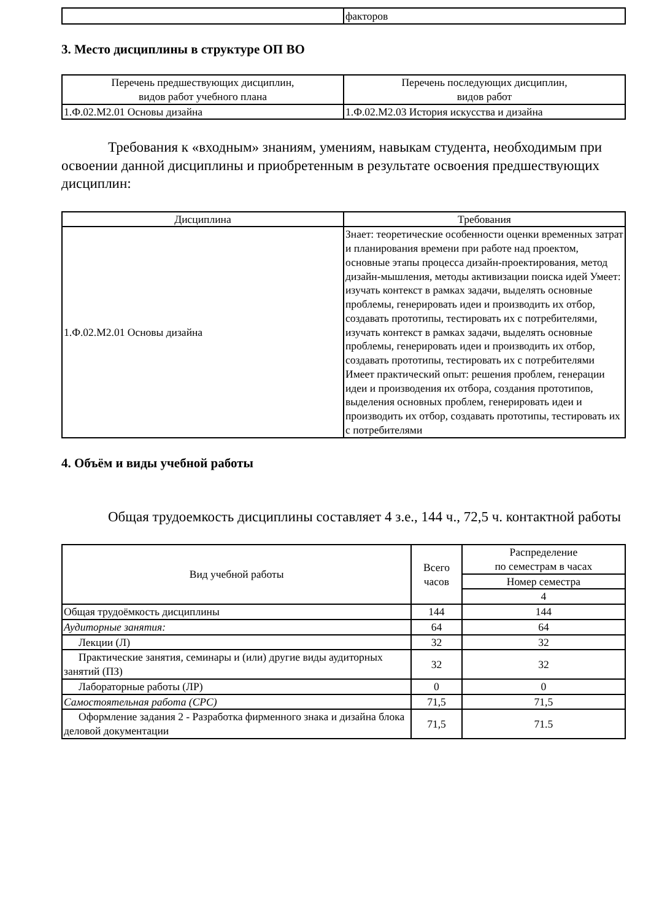| | факторов |
3. Место дисциплины в структуре ОП ВО
| Перечень предшествующих дисциплин, видов работ учебного плана | Перечень последующих дисциплин, видов работ |
| --- | --- |
| 1.Ф.02.М2.01 Основы дизайна | 1.Ф.02.М2.03 История искусства и дизайна |
Требования к «входным» знаниям, умениям, навыкам студента, необходимым при освоении данной дисциплины и приобретенным в результате освоения предшествующих дисциплин:
| Дисциплина | Требования |
| --- | --- |
| 1.Ф.02.М2.01 Основы дизайна | Знает: теоретические особенности оценки временных затрат и планирования времени при работе над проектом, основные этапы процесса дизайн-проектирования, метод дизайн-мышления, методы активизации поиска идей Умеет: изучать контекст в рамках задачи, выделять основные проблемы, генерировать идеи и производить их отбор, создавать прототипы, тестировать их с потребителями, изучать контекст в рамках задачи, выделять основные проблемы, генерировать идеи и производить их отбор, создавать прототипы, тестировать их с потребителями Имеет практический опыт: решения проблем, генерации идеи и производения их отбора, создания прототипов, выделения основных проблем, генерировать идеи и производить их отбор, создавать прототипы, тестировать их с потребителями |
4. Объём и виды учебной работы
Общая трудоемкость дисциплины составляет 4 з.е., 144 ч., 72,5 ч. контактной работы
| Вид учебной работы | Всего часов | Распределение по семестрам в часах |
| --- | --- | --- |
| | | Номер семестра |
| | | 4 |
| Общая трудоёмкость дисциплины | 144 | 144 |
| Аудиторные занятия: | 64 | 64 |
| Лекции (Л) | 32 | 32 |
| Практические занятия, семинары и (или) другие виды аудиторных занятий (ПЗ) | 32 | 32 |
| Лабораторные работы (ЛР) | 0 | 0 |
| Самостоятельная работа (СРС) | 71,5 | 71,5 |
| Оформление задания 2 - Разработка фирменного знака и дизайна блока деловой документации | 71,5 | 71.5 |